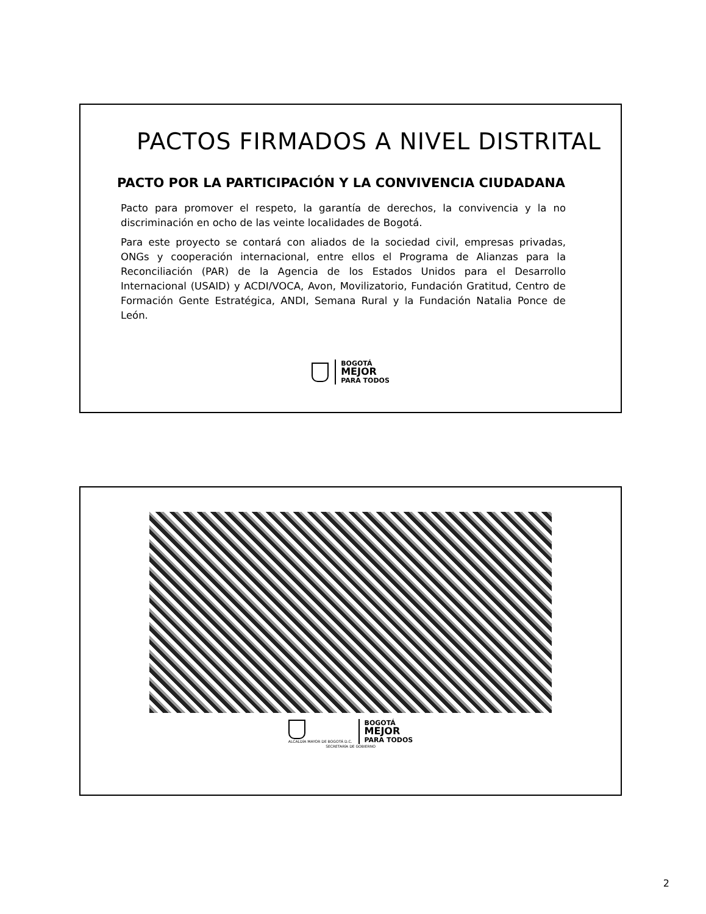PACTOS FIRMADOS A NIVEL DISTRITAL
PACTO POR LA PARTICIPACIÓN Y LA CONVIVENCIA CIUDADANA
Pacto para promover el respeto, la garantía de derechos, la convivencia y la no discriminación en ocho de las veinte localidades de Bogotá.
Para este proyecto se contará con aliados de la sociedad civil, empresas privadas, ONGs y cooperación internacional, entre ellos el Programa de Alianzas para la Reconciliación (PAR) de la Agencia de los Estados Unidos para el Desarrollo Internacional (USAID) y ACDI/VOCA, Avon, Movilizatorio, Fundación Gratitud, Centro de Formación Gente Estratégica, ANDI, Semana Rural y la Fundación Natalia Ponce de León.
BOGOTÁ
MEJOR
PARA TODOS
ALCALDÍA MAYOR DE BOGOTÁ D.C.
BOGOTÁ
MEJOR
PARA TODOS
SECRETARÍA DE GOBIERNO
2